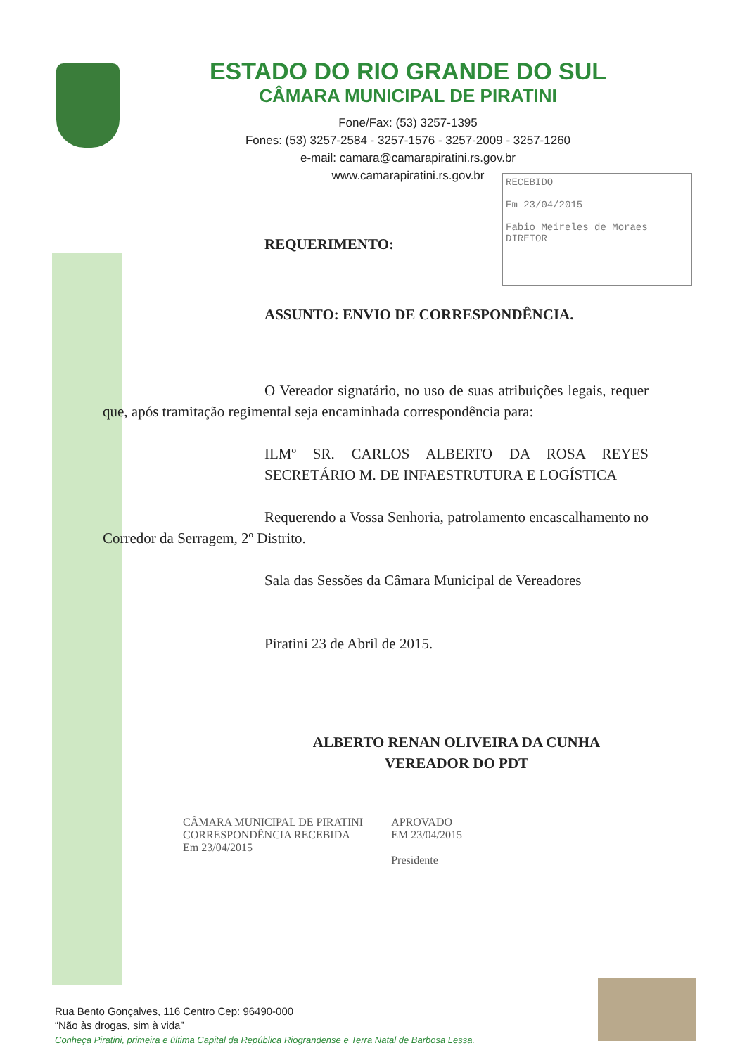ESTADO DO RIO GRANDE DO SUL
CÂMARA MUNICIPAL DE PIRATINI
Fone/Fax: (53) 3257-1395
Fones: (53) 3257-2584 - 3257-1576 - 3257-2009 - 3257-1260
e-mail: camara@camarapiratini.rs.gov.br
www.camarapiratini.rs.gov.br
RECEBIDO
Em 23/04/2015
Fabio Meireles de Moraes
DIRETOR
REQUERIMENTO:
ASSUNTO: ENVIO DE CORRESPONDÊNCIA.
O Vereador signatário, no uso de suas atribuições legais, requer que, após tramitação regimental seja encaminhada correspondência para:
ILMº SR. CARLOS ALBERTO DA ROSA REYES SECRETÁRIO M. DE INFAESTRUTURA E LOGÍSTICA
Requerendo a Vossa Senhoria, patrolamento encascalhamento no Corredor da Serragem, 2º Distrito.
Sala das Sessões da Câmara Municipal de Vereadores
Piratini 23 de Abril de 2015.
ALBERTO RENAN OLIVEIRA DA CUNHA
VEREADOR DO PDT
CÂMARA MUNICIPAL DE PIRATINI
CORRESPONDÊNCIA RECEBIDA
Em 23/04/2015
APROVADO
EM 23/04/2015
Presidente
Rua Bento Gonçalves, 116 Centro Cep: 96490-000
“Não às drogas, sim à vida”
Conheça Piratini, primeira e última Capital da República Riograndense e Terra Natal de Barbosa Lessa.